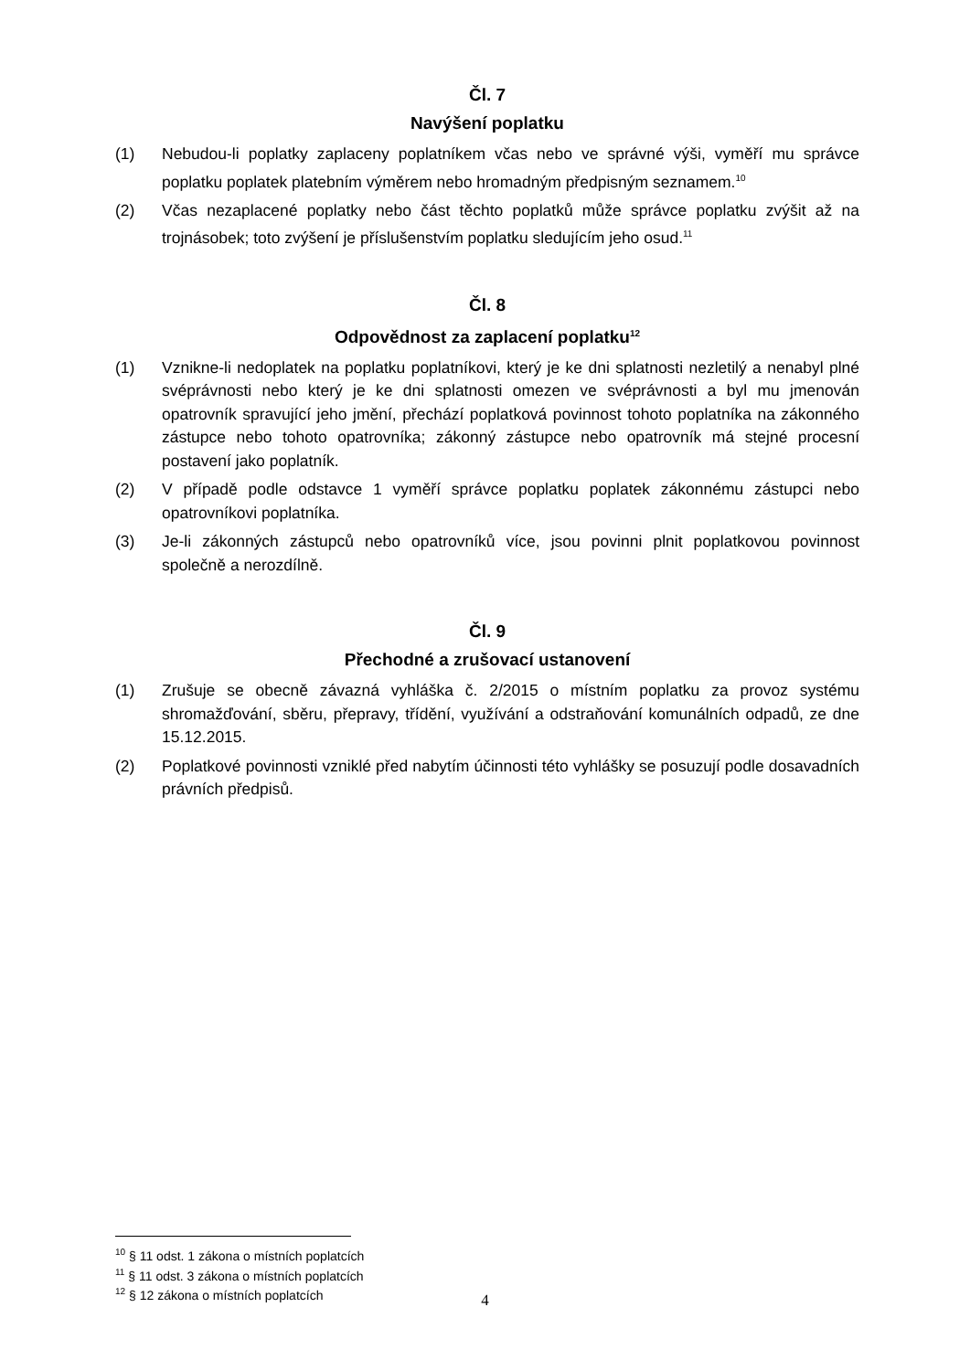Čl. 7
Navýšení poplatku
(1) Nebudou-li poplatky zaplaceny poplatníkem včas nebo ve správné výši, vyměří mu správce poplatku poplatek platebním výměrem nebo hromadným předpisným seznamem.<sup>10</sup>
(2) Včas nezaplacené poplatky nebo část těchto poplatků může správce poplatku zvýšit až na trojnásobek; toto zvýšení je příslušenstvím poplatku sledujícím jeho osud.<sup>11</sup>
Čl. 8
Odpovědnost za zaplacení poplatku<sup>12</sup>
(1) Vznikne-li nedoplatek na poplatku poplatníkovi, který je ke dni splatnosti nezletilý a nenabyl plné svéprávnosti nebo který je ke dni splatnosti omezen ve svéprávnosti a byl mu jmenován opatrovník spravující jeho jmění, přechází poplatková povinnost tohoto poplatníka na zákonného zástupce nebo tohoto opatrovníka; zákonný zástupce nebo opatrovník má stejné procesní postavení jako poplatník.
(2) V případě podle odstavce 1 vyměří správce poplatku poplatek zákonnému zástupci nebo opatrovníkovi poplatníka.
(3) Je-li zákonných zástupců nebo opatrovníků více, jsou povinni plnit poplatkovou povinnost společně a nerozdílně.
Čl. 9
Přechodné a zrušovací ustanovení
(1) Zrušuje se obecně závazná vyhláška č. 2/2015 o místním poplatku za provoz systému shromažďování, sběru, přepravy, třídění, využívání a odstraňování komunálních odpadů, ze dne 15.12.2015.
(2) Poplatkové povinnosti vzniklé před nabytím účinnosti této vyhlášky se posuzují podle dosavadních právních předpisů.
<sup>10</sup> § 11 odst. 1 zákona o místních poplatcích
<sup>11</sup> § 11 odst. 3 zákona o místních poplatcích
<sup>12</sup> § 12 zákona o místních poplatcích
4